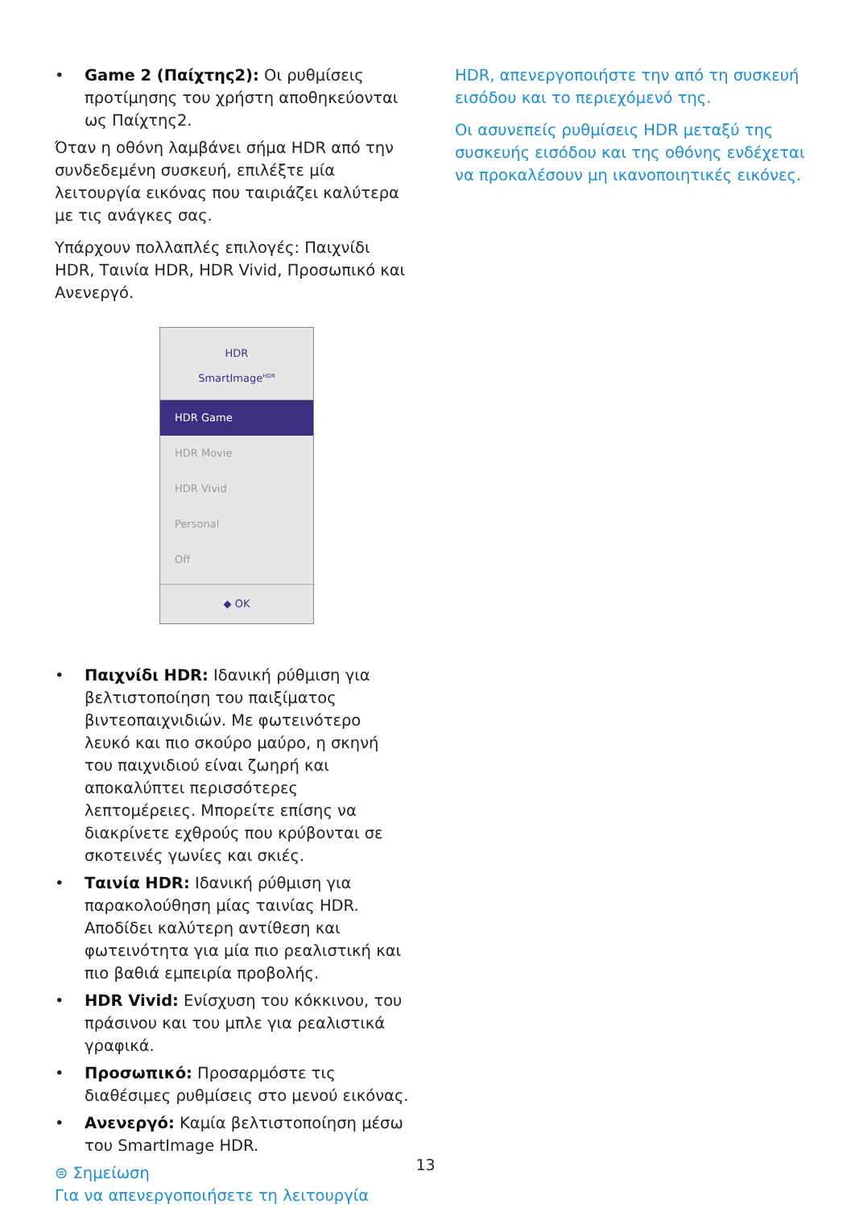• Game 2 (Παίχτης2): Οι ρυθμίσεις προτίμησης του χρήστη αποθηκεύονται ως Παίχτης2.
Όταν η οθόνη λαμβάνει σήμα HDR από την συνδεδεμένη συσκευή, επιλέξτε μία λειτουργία εικόνας που ταιριάζει καλύτερα με τις ανάγκες σας.
Υπάρχουν πολλαπλές επιλογές: Παιχνίδι HDR, Ταινία HDR, HDR Vivid, Προσωπικό και Ανενεργό.
HDR
SmartImage<sup>HDR</sup>
HDR Game
HDR Movie
HDR Vivid
Personal
Off
◆ OK
• Παιχνίδι HDR: Ιδανική ρύθμιση για βελτιστοποίηση του παιξίματος βιντεοπαιχνιδιών. Με φωτεινότερο λευκό και πιο σκούρο μαύρο, η σκηνή του παιχνιδιού είναι ζωηρή και αποκαλύπτει περισσότερες λεπτομέρειες. Μπορείτε επίσης να διακρίνετε εχθρούς που κρύβονται σε σκοτεινές γωνίες και σκιές.
• Ταινία HDR: Ιδανική ρύθμιση για παρακολούθηση μίας ταινίας HDR. Αποδίδει καλύτερη αντίθεση και φωτεινότητα για μία πιο ρεαλιστική και πιο βαθιά εμπειρία προβολής.
• HDR Vivid: Ενίσχυση του κόκκινου, του πράσινου και του μπλε για ρεαλιστικά γραφικά.
• Προσωπικό: Προσαρμόστε τις διαθέσιμες ρυθμίσεις στο μενού εικόνας.
• Ανενεργό: Καμία βελτιστοποίηση μέσω του SmartImage HDR.
⊜ Σημείωση
Για να απενεργοποιήσετε τη λειτουργία
HDR, απενεργοποιήστε την από τη συσκευή εισόδου και το περιεχόμενό της.
Οι ασυνεπείς ρυθμίσεις HDR μεταξύ της συσκευής εισόδου και της οθόνης ενδέχεται να προκαλέσουν μη ικανοποιητικές εικόνες.
13